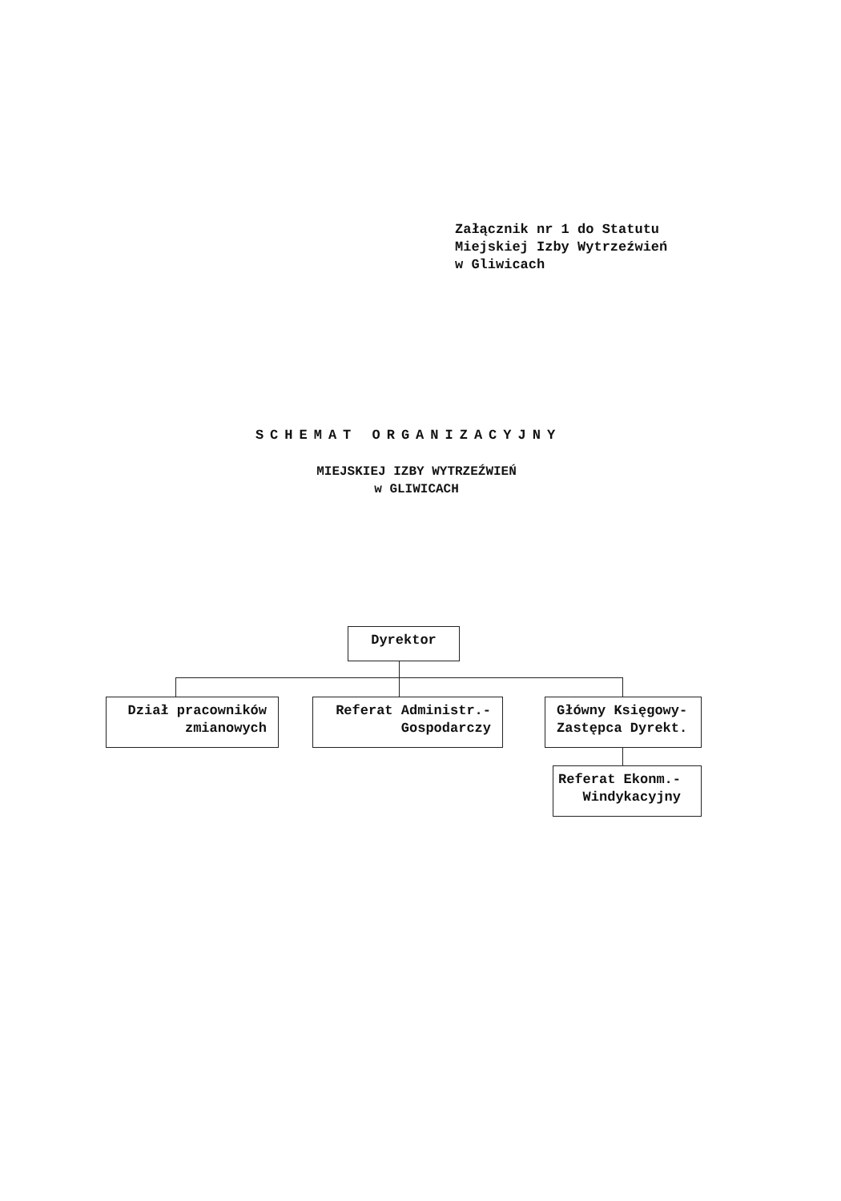Załącznik nr 1 do Statutu
Miejskiej Izby Wytrzeźwień
w Gliwicach
SCHEMAT ORGANIZACYJNY
MIEJSKIEJ IZBY WYTRZEŹWIEŃ
w GLIWICACH
Dyrektor
Dział pracowników
zmianowych
Referat Administr.-
Gospodarczy
Główny Księgowy-
Zastępca Dyrekt.
Referat Ekonm.-
Windykacyjny